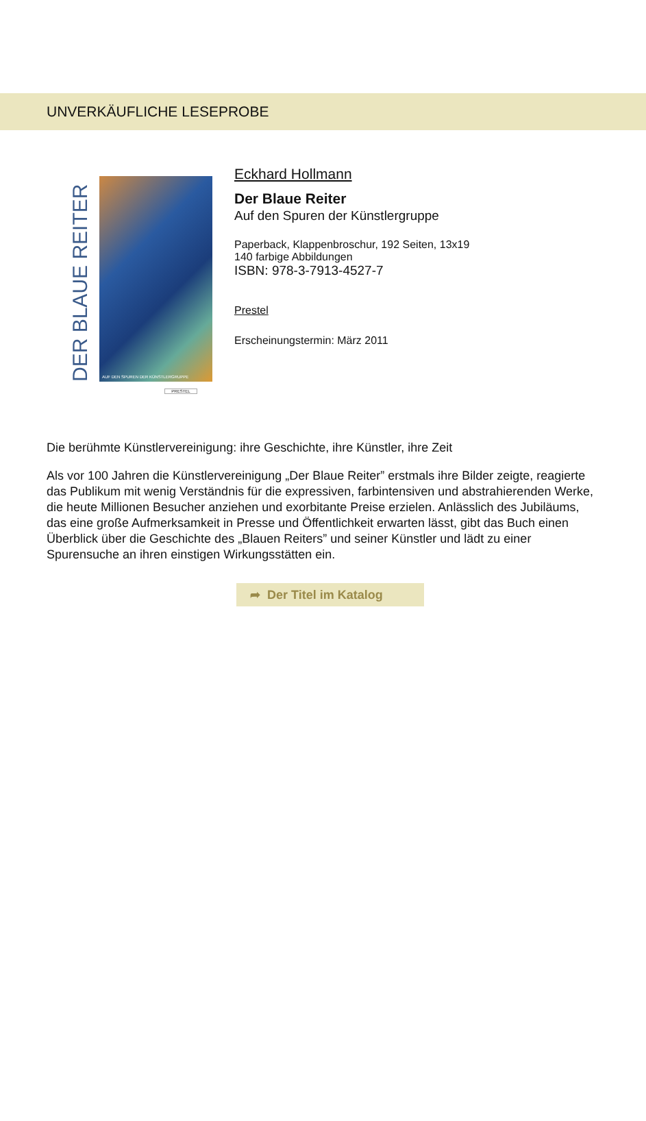UNVERKÄUFLICHE LESEPROBE
DER BLAUE REITER
AUF DEN SPUREN DER KÜNSTLERGRUPPE
PRESTEL
Eckhard Hollmann
Der Blaue Reiter
Auf den Spuren der Künstlergruppe
Paperback, Klappenbroschur, 192 Seiten, 13x19
140 farbige Abbildungen
ISBN: 978-3-7913-4527-7
Prestel
Erscheinungstermin: März 2011
Die berühmte Künstlervereinigung: ihre Geschichte, ihre Künstler, ihre Zeit
Als vor 100 Jahren die Künstlervereinigung „Der Blaue Reiter” erstmals ihre Bilder zeigte, reagierte das Publikum mit wenig Verständnis für die expressiven, farbintensiven und abstrahierenden Werke, die heute Millionen Besucher anziehen und exorbitante Preise erzielen. Anlässlich des Jubiläums, das eine große Aufmerksamkeit in Presse und Öffentlichkeit erwarten lässt, gibt das Buch einen Überblick über die Geschichte des „Blauen Reiters” und seiner Künstler und lädt zu einer Spurensuche an ihren einstigen Wirkungsstätten ein.
➦ Der Titel im Katalog